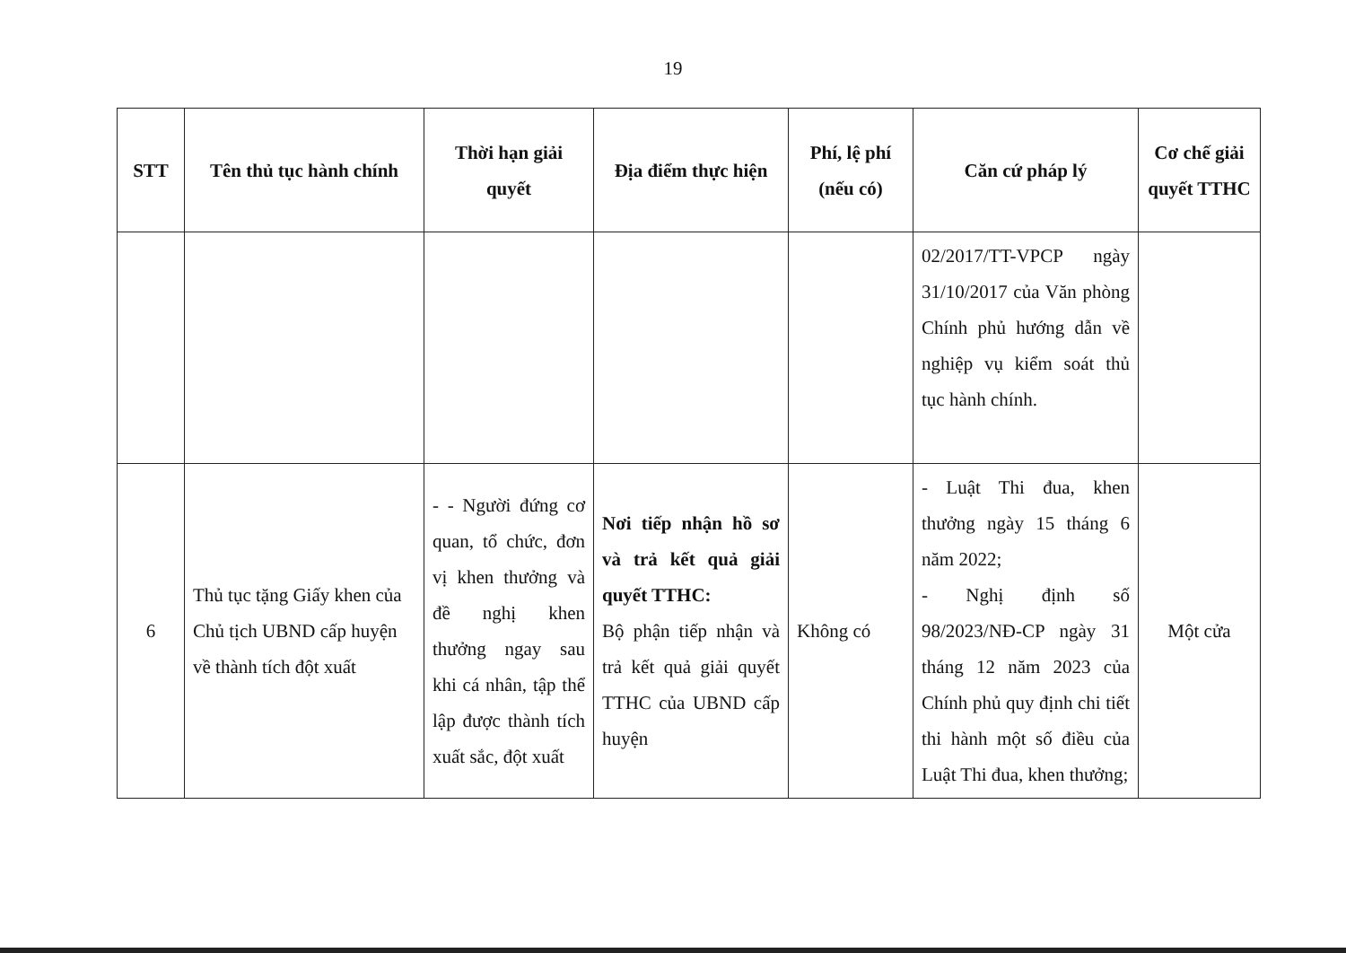19
| STT | Tên thủ tục hành chính | Thời hạn giải quyết | Địa điểm thực hiện | Phí, lệ phí (nếu có) | Căn cứ pháp lý | Cơ chế giải quyết TTHC |
| --- | --- | --- | --- | --- | --- | --- |
| | | | | | 02/2017/TT-VPCP ngày 31/10/2017 của Văn phòng Chính phủ hướng dẫn về nghiệp vụ kiểm soát thủ tục hành chính. | |
| 6 | Thủ tục tặng Giấy khen của Chủ tịch UBND cấp huyện về thành tích đột xuất | - - Người đứng cơ quan, tổ chức, đơn vị khen thưởng và đề nghị khen thưởng ngay sau khi cá nhân, tập thể lập được thành tích xuất sắc, đột xuất | Nơi tiếp nhận hồ sơ và trả kết quả giải quyết TTHC: Bộ phận tiếp nhận và trả kết quả giải quyết TTHC của UBND cấp huyện | Không có | - Luật Thi đua, khen thưởng ngày 15 tháng 6 năm 2022; - Nghị định số 98/2023/NĐ-CP ngày 31 tháng 12 năm 2023 của Chính phủ quy định chi tiết thi hành một số điều của Luật Thi đua, khen thưởng; | Một cửa |